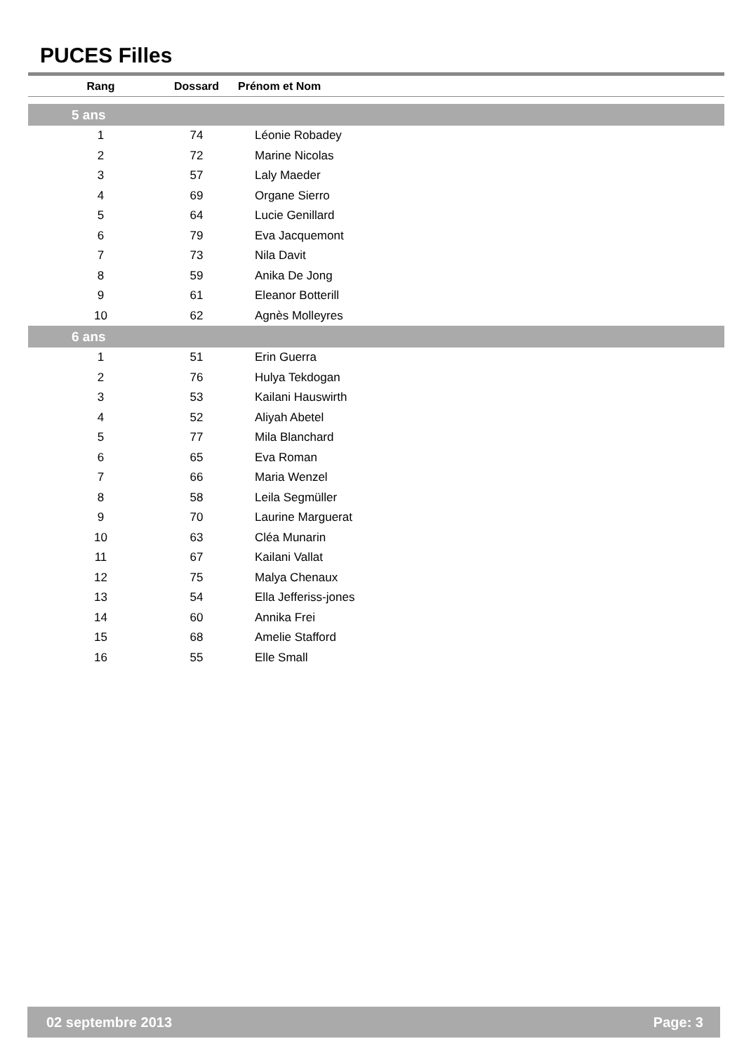PUCES Filles
| Rang | Dossard | Prénom et Nom |
| --- | --- | --- |
| 5 ans | | |
| 1 | 74 | Léonie Robadey |
| 2 | 72 | Marine Nicolas |
| 3 | 57 | Laly Maeder |
| 4 | 69 | Organe Sierro |
| 5 | 64 | Lucie Genillard |
| 6 | 79 | Eva Jacquemont |
| 7 | 73 | Nila Davit |
| 8 | 59 | Anika De Jong |
| 9 | 61 | Eleanor Botterill |
| 10 | 62 | Agnès Molleyres |
| 6 ans | | |
| 1 | 51 | Erin Guerra |
| 2 | 76 | Hulya Tekdogan |
| 3 | 53 | Kailani Hauswirth |
| 4 | 52 | Aliyah Abetel |
| 5 | 77 | Mila Blanchard |
| 6 | 65 | Eva Roman |
| 7 | 66 | Maria Wenzel |
| 8 | 58 | Leila Segmüller |
| 9 | 70 | Laurine Marguerat |
| 10 | 63 | Cléa Munarin |
| 11 | 67 | Kailani Vallat |
| 12 | 75 | Malya Chenaux |
| 13 | 54 | Ella Jefferiss-jones |
| 14 | 60 | Annika Frei |
| 15 | 68 | Amelie Stafford |
| 16 | 55 | Elle Small |
02 septembre 2013 Page: 3